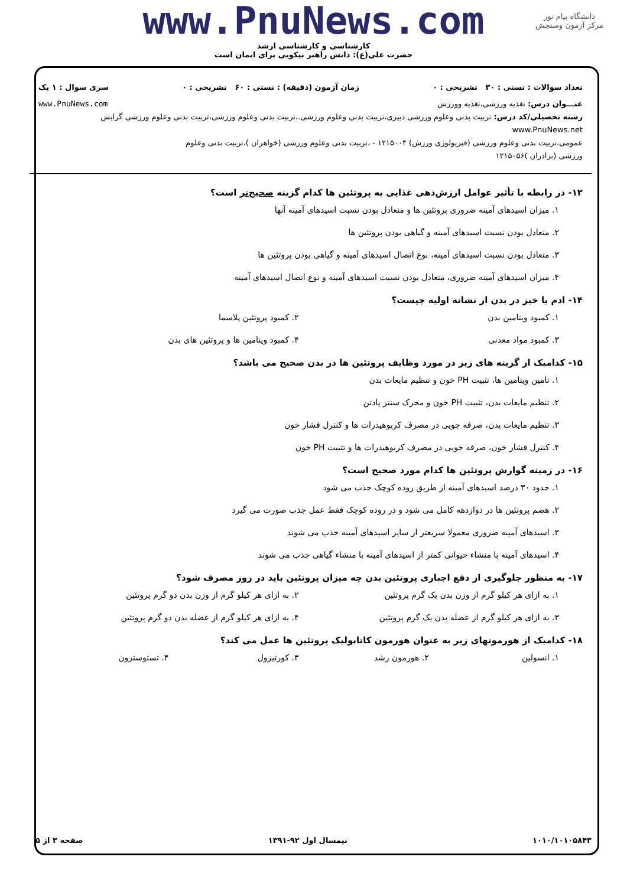دانشگاه پیام نور
مرکز آزمون وسنجش
www.PnuNews.com
کارشناسی و کارشناسی ارشد
حضرت علی(ع): دانش راهبر نیکویی برای ایمان است
تعداد سوالات : تستی : ۳۰ تشریحی : ۰ زمان آزمون (دقیقه) : تستی : ۶۰ تشریحی : ۰ سری سوال : ۱ یک
عنـــوان درس: تغذیه ورزشی،تغذیه وورزش www.PnuNews.com
رشته تحصیلی/کد درس: تربیت بدنی وعلوم ورزشی دبیری،تربیت بدنی وعلوم ورزشی.،تربیت بدنی وعلوم ورزشی،تربیت بدنی وعلوم ورزشی گرایش www.PnuNews.net
عمومی،تربیت بدنی وعلوم ورزشی (فیزیولوژی ورزش) ۱۲۱۵۰۰۴ - ،تربیت بدنی وعلوم ورزشی (خواهران )،تربیت بدنی وعلوم
ورزشی (برادران )۱۲۱۵۰۵۶
۱۳- در رابطه با تأثیر عوامل ارزش‌دهی غذایی به پروتئین ها کدام گزینه صحیح‌تر است؟
۱. میزان اسیدهای آمینه ضروری پروتئین ها و متعادل بودن نسبت اسیدهای آمینه آنها
۲. متعادل بودن نسبت اسیدهای آمینه و گیاهی بودن پروتئین ها
۳. متعادل بودن نسبت اسیدهای آمینه، نوع اتصال اسیدهای آمینه و گیاهی بودن پروتئین ها
۴. میزان اسیدهای آمینه ضروری، متعادل بودن نسبت اسیدهای آمینه و نوع اتصال اسیدهای آمینه
۱۴- ادم یا خیز در بدن از نشانه اولیه چیست؟
۱. کمبود ویتامین بدن ۲. کمبود پروتئین پلاسما
۳. کمبود مواد معدنی ۴. کمبود ویتامین ها و پروتئین های بدن
۱۵- کدامیک از گزینه های زیر در مورد وظایف پروتئین ها در بدن صحیح می باشد؟
۱. تامین ویتامین ها، تثبیت PH خون و تنظیم مایعات بدن
۲. تنظیم مایعات بدن، تثبیت PH خون و محرک سنتز پادتن
۳. تنظیم مایعات بدن، صرفه جویی در مصرف کربوهیدرات ها و کنترل فشار خون
۴. کنترل فشار خون، صرفه جویی در مصرف کربوهیدرات ها و تثبیت PH خون
۱۶- در زمینه گوارش پروتئین ها کدام مورد صحیح است؟
۱. حدود ۳۰ درصد اسیدهای آمینه از طریق روده کوچک جذب می شود
۲. هضم پروتئین ها در دوازدهه کامل می شود و در روده کوچک فقط عمل جذب صورت می گیرد
۳. اسیدهای آمینه ضروری معمولا سریعتر از سایر اسیدهای آمینه جذب می شوند
۴. اسیدهای آمینه با منشاء حیوانی کمتر از اسیدهای آمینه با منشاء گیاهی جذب می شوند
۱۷- به منظور جلوگیری از دفع اجباری پروتئین بدن چه میزان پروتئین باید در روز مصرف شود؟
۱. به ازای هر کیلو گرم از وزن بدن یک گرم پروتئین ۲. به ازای هر کیلو گرم از وزن بدن دو گرم پروتئین
۳. به ازای هر کیلو گرم از عضله بدن یک گرم پروتئین ۴. به ازای هر کیلو گرم از عضله بدن دو گرم پروتئین
۱۸- کدامیک از هورمونهای زیر به عنوان هورمون کاتابولیک پروتئین ها عمل می کند؟
۱. انسولین ۲. هورمون رشد ۳. کورتیزول ۴. تستوسترون
۱۰۱۰/۱۰۱۰۵۸۴۳ نیمسال اول ۹۲-۱۳۹۱ صفحه ۳ از ۵